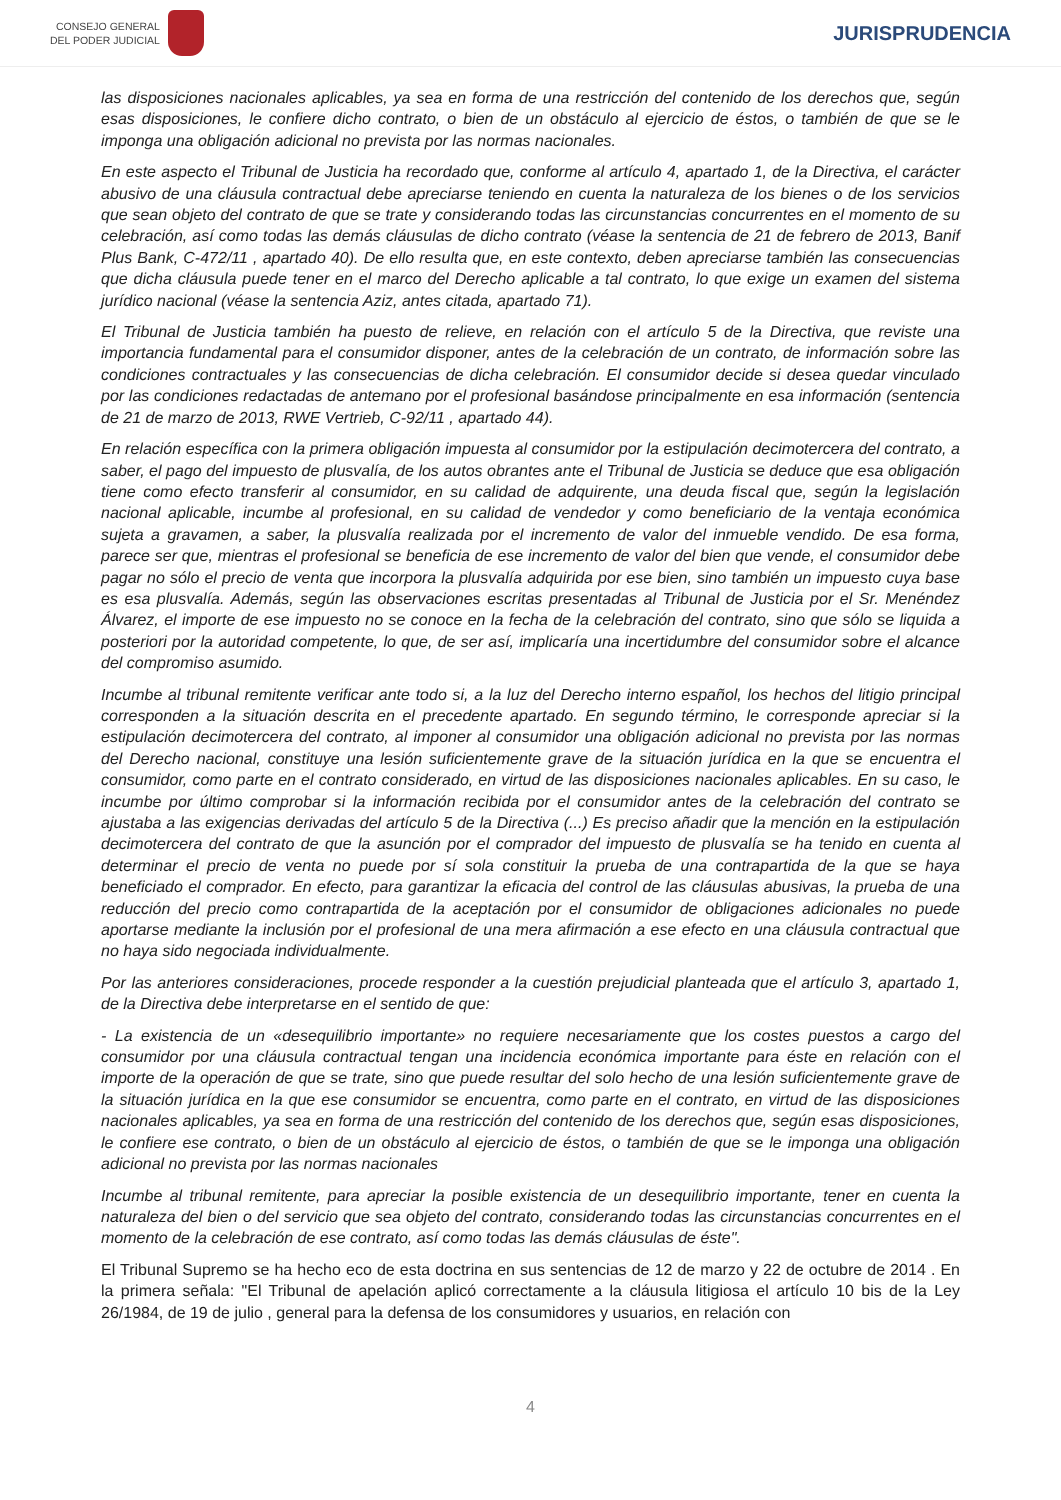CONSEJO GENERAL
DEL PODER JUDICIAL
JURISPRUDENCIA
las disposiciones nacionales aplicables, ya sea en forma de una restricción del contenido de los derechos que, según esas disposiciones, le confiere dicho contrato, o bien de un obstáculo al ejercicio de éstos, o también de que se le imponga una obligación adicional no prevista por las normas nacionales.
En este aspecto el Tribunal de Justicia ha recordado que, conforme al artículo 4, apartado 1, de la Directiva, el carácter abusivo de una cláusula contractual debe apreciarse teniendo en cuenta la naturaleza de los bienes o de los servicios que sean objeto del contrato de que se trate y considerando todas las circunstancias concurrentes en el momento de su celebración, así como todas las demás cláusulas de dicho contrato (véase la sentencia de 21 de febrero de 2013, Banif Plus Bank, C-472/11 , apartado 40). De ello resulta que, en este contexto, deben apreciarse también las consecuencias que dicha cláusula puede tener en el marco del Derecho aplicable a tal contrato, lo que exige un examen del sistema jurídico nacional (véase la sentencia Aziz, antes citada, apartado 71).
El Tribunal de Justicia también ha puesto de relieve, en relación con el artículo 5 de la Directiva, que reviste una importancia fundamental para el consumidor disponer, antes de la celebración de un contrato, de información sobre las condiciones contractuales y las consecuencias de dicha celebración. El consumidor decide si desea quedar vinculado por las condiciones redactadas de antemano por el profesional basándose principalmente en esa información (sentencia de 21 de marzo de 2013, RWE Vertrieb, C-92/11 , apartado 44).
En relación específica con la primera obligación impuesta al consumidor por la estipulación decimotercera del contrato, a saber, el pago del impuesto de plusvalía, de los autos obrantes ante el Tribunal de Justicia se deduce que esa obligación tiene como efecto transferir al consumidor, en su calidad de adquirente, una deuda fiscal que, según la legislación nacional aplicable, incumbe al profesional, en su calidad de vendedor y como beneficiario de la ventaja económica sujeta a gravamen, a saber, la plusvalía realizada por el incremento de valor del inmueble vendido. De esa forma, parece ser que, mientras el profesional se beneficia de ese incremento de valor del bien que vende, el consumidor debe pagar no sólo el precio de venta que incorpora la plusvalía adquirida por ese bien, sino también un impuesto cuya base es esa plusvalía. Además, según las observaciones escritas presentadas al Tribunal de Justicia por el Sr. Menéndez Álvarez, el importe de ese impuesto no se conoce en la fecha de la celebración del contrato, sino que sólo se liquida a posteriori por la autoridad competente, lo que, de ser así, implicaría una incertidumbre del consumidor sobre el alcance del compromiso asumido.
Incumbe al tribunal remitente verificar ante todo si, a la luz del Derecho interno español, los hechos del litigio principal corresponden a la situación descrita en el precedente apartado. En segundo término, le corresponde apreciar si la estipulación decimotercera del contrato, al imponer al consumidor una obligación adicional no prevista por las normas del Derecho nacional, constituye una lesión suficientemente grave de la situación jurídica en la que se encuentra el consumidor, como parte en el contrato considerado, en virtud de las disposiciones nacionales aplicables. En su caso, le incumbe por último comprobar si la información recibida por el consumidor antes de la celebración del contrato se ajustaba a las exigencias derivadas del artículo 5 de la Directiva (...) Es preciso añadir que la mención en la estipulación decimotercera del contrato de que la asunción por el comprador del impuesto de plusvalía se ha tenido en cuenta al determinar el precio de venta no puede por sí sola constituir la prueba de una contrapartida de la que se haya beneficiado el comprador. En efecto, para garantizar la eficacia del control de las cláusulas abusivas, la prueba de una reducción del precio como contrapartida de la aceptación por el consumidor de obligaciones adicionales no puede aportarse mediante la inclusión por el profesional de una mera afirmación a ese efecto en una cláusula contractual que no haya sido negociada individualmente.
Por las anteriores consideraciones, procede responder a la cuestión prejudicial planteada que el artículo 3, apartado 1, de la Directiva debe interpretarse en el sentido de que:
- La existencia de un «desequilibrio importante» no requiere necesariamente que los costes puestos a cargo del consumidor por una cláusula contractual tengan una incidencia económica importante para éste en relación con el importe de la operación de que se trate, sino que puede resultar del solo hecho de una lesión suficientemente grave de la situación jurídica en la que ese consumidor se encuentra, como parte en el contrato, en virtud de las disposiciones nacionales aplicables, ya sea en forma de una restricción del contenido de los derechos que, según esas disposiciones, le confiere ese contrato, o bien de un obstáculo al ejercicio de éstos, o también de que se le imponga una obligación adicional no prevista por las normas nacionales
Incumbe al tribunal remitente, para apreciar la posible existencia de un desequilibrio importante, tener en cuenta la naturaleza del bien o del servicio que sea objeto del contrato, considerando todas las circunstancias concurrentes en el momento de la celebración de ese contrato, así como todas las demás cláusulas de éste".
El Tribunal Supremo se ha hecho eco de esta doctrina en sus sentencias de 12 de marzo y 22 de octubre de 2014 . En la primera señala: "El Tribunal de apelación aplicó correctamente a la cláusula litigiosa el artículo 10 bis de la Ley 26/1984, de 19 de julio , general para la defensa de los consumidores y usuarios, en relación con
4